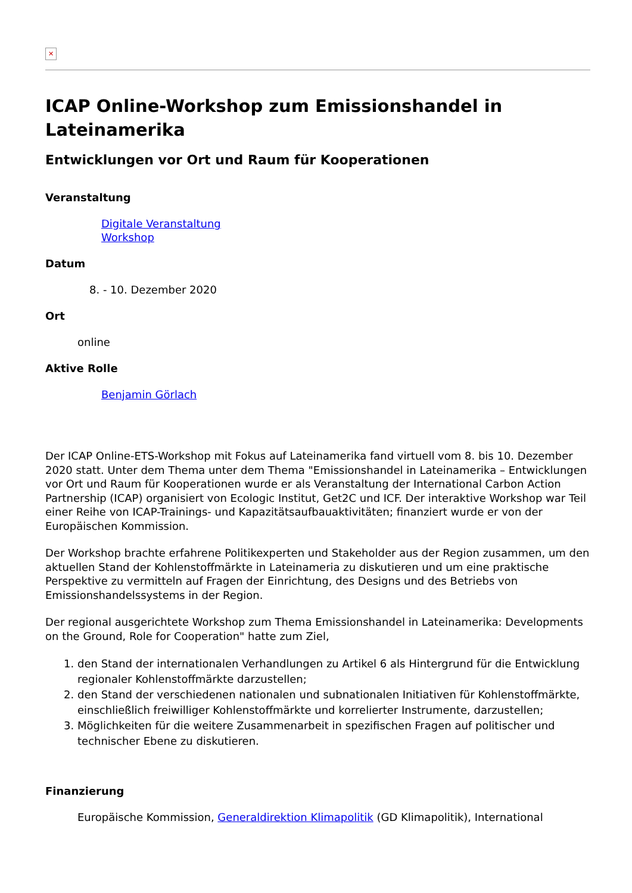✕
ICAP Online-Workshop zum Emissionshandel in Lateinamerika
Entwicklungen vor Ort und Raum für Kooperationen
Veranstaltung
Digitale Veranstaltung
Workshop
Datum
8. - 10. Dezember 2020
Ort
online
Aktive Rolle
Benjamin Görlach
Der ICAP Online-ETS-Workshop mit Fokus auf Lateinamerika fand virtuell vom 8. bis 10. Dezember 2020 statt. Unter dem Thema unter dem Thema "Emissionshandel in Lateinamerika – Entwicklungen vor Ort und Raum für Kooperationen wurde er als Veranstaltung der International Carbon Action Partnership (ICAP) organisiert von Ecologic Institut, Get2C und ICF. Der interaktive Workshop war Teil einer Reihe von ICAP-Trainings- und Kapazitätsaufbauaktivitäten; finanziert wurde er von der Europäischen Kommission.
Der Workshop brachte erfahrene Politikexperten und Stakeholder aus der Region zusammen, um den aktuellen Stand der Kohlenstoffmärkte in Lateinameria zu diskutieren und um eine praktische Perspektive zu vermitteln auf Fragen der Einrichtung, des Designs und des Betriebs von Emissionshandelssystems in der Region.
Der regional ausgerichtete Workshop zum Thema Emissionshandel in Lateinamerika: Developments on the Ground, Role for Cooperation" hatte zum Ziel,
1. den Stand der internationalen Verhandlungen zu Artikel 6 als Hintergrund für die Entwicklung regionaler Kohlenstoffmärkte darzustellen;
2. den Stand der verschiedenen nationalen und subnationalen Initiativen für Kohlenstoffmärkte, einschließlich freiwilliger Kohlenstoffmärkte und korrelierter Instrumente, darzustellen;
3. Möglichkeiten für die weitere Zusammenarbeit in spezifischen Fragen auf politischer und technischer Ebene zu diskutieren.
Finanzierung
Europäische Kommission, Generaldirektion Klimapolitik (GD Klimapolitik), International